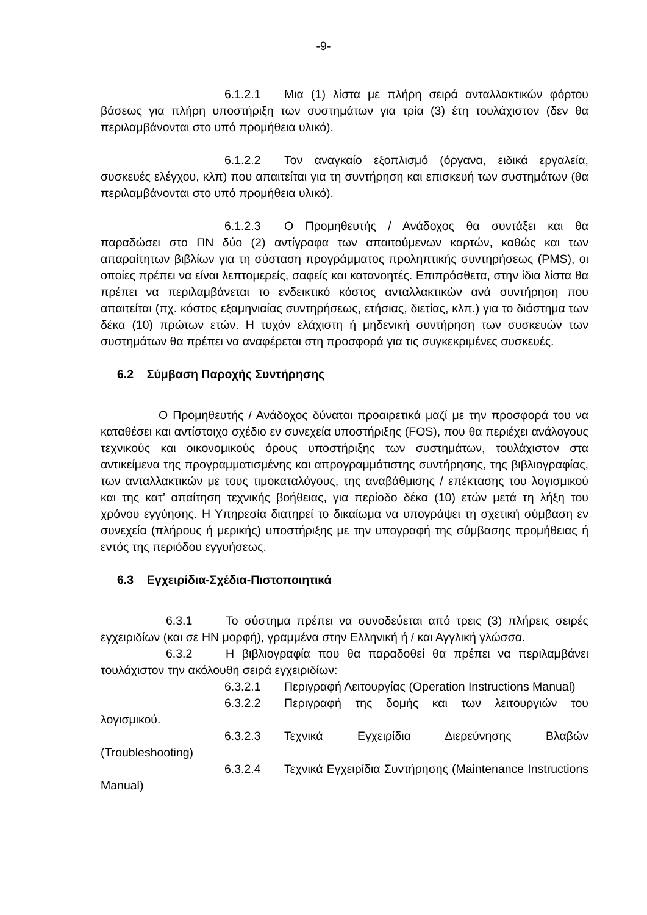-9-
6.1.2.1 Μια (1) λίστα με πλήρη σειρά ανταλλακτικών φόρτου βάσεως για πλήρη υποστήριξη των συστημάτων για τρία (3) έτη τουλάχιστον (δεν θα περιλαμβάνονται στο υπό προμήθεια υλικό).
6.1.2.2 Τον αναγκαίο εξοπλισμό (όργανα, ειδικά εργαλεία, συσκευές ελέγχου, κλπ) που απαιτείται για τη συντήρηση και επισκευή των συστημάτων (θα περιλαμβάνονται στο υπό προμήθεια υλικό).
6.1.2.3 Ο Προμηθευτής / Ανάδοχος θα συντάξει και θα παραδώσει στο ΠΝ δύο (2) αντίγραφα των απαιτούμενων καρτών, καθώς και των απαραίτητων βιβλίων για τη σύσταση προγράμματος προληπτικής συντηρήσεως (PMS), οι οποίες πρέπει να είναι λεπτομερείς, σαφείς και κατανοητές. Επιπρόσθετα, στην ίδια λίστα θα πρέπει να περιλαμβάνεται το ενδεικτικό κόστος ανταλλακτικών ανά συντήρηση που απαιτείται (πχ. κόστος εξαμηνιαίας συντηρήσεως, ετήσιας, διετίας, κλπ.) για το διάστημα των δέκα (10) πρώτων ετών. Η τυχόν ελάχιστη ή μηδενική συντήρηση των συσκευών των συστημάτων θα πρέπει να αναφέρεται στη προσφορά για τις συγκεκριμένες συσκευές.
6.2 Σύμβαση Παροχής Συντήρησης
Ο Προμηθευτής / Ανάδοχος δύναται προαιρετικά μαζί με την προσφορά του να καταθέσει και αντίστοιχο σχέδιο εν συνεχεία υποστήριξης (FOS), που θα περιέχει ανάλογους τεχνικούς και οικονομικούς όρους υποστήριξης των συστημάτων, τουλάχιστον στα αντικείμενα της προγραμματισμένης και απρογραμμάτιστης συντήρησης, της βιβλιογραφίας, των ανταλλακτικών με τους τιμοκαταλόγους, της αναβάθμισης / επέκτασης του λογισμικού και της κατ’ απαίτηση τεχνικής βοήθειας, για περίοδο δέκα (10) ετών μετά τη λήξη του χρόνου εγγύησης. Η Υπηρεσία διατηρεί το δικαίωμα να υπογράψει τη σχετική σύμβαση εν συνεχεία (πλήρους ή μερικής) υποστήριξης με την υπογραφή της σύμβασης προμήθειας ή εντός της περιόδου εγγυήσεως.
6.3 Εγχειρίδια-Σχέδια-Πιστοποιητικά
6.3.1 Το σύστημα πρέπει να συνοδεύεται από τρεις (3) πλήρεις σειρές εγχειριδίων (και σε ΗΝ μορφή), γραμμένα στην Ελληνική ή / και Αγγλική γλώσσα.
6.3.2 Η βιβλιογραφία που θα παραδοθεί θα πρέπει να περιλαμβάνει τουλάχιστον την ακόλουθη σειρά εγχειριδίων:
6.3.2.1 Περιγραφή Λειτουργίας (Operation Instructions Manual)
6.3.2.2 Περιγραφή της δομής και των λειτουργιών του λογισμικού.
6.3.2.3 Τεχνικά Εγχειρίδια Διερεύνησης Βλαβών (Troubleshooting)
6.3.2.4 Τεχνικά Εγχειρίδια Συντήρησης (Maintenance Instructions Manual)